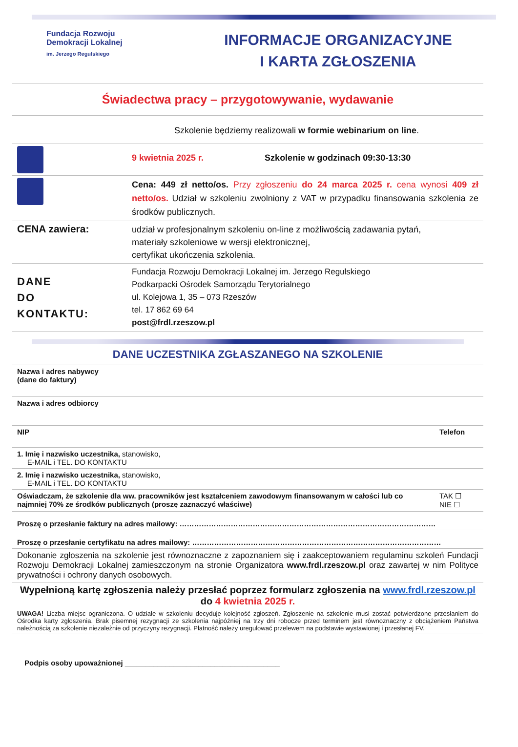Fundacja Rozwoju
Demokracji Lokalnej
im. Jerzego Regulskiego
INFORMACJE ORGANIZACYJNE
I KARTA ZGŁOSZENIA
Świadectwa pracy – przygotowywanie, wydawanie
| Szkolenie będziemy realizowali w formie webinarium on line . | |
| | 9 kwietnia 2025 r. Szkolenie w godzinach 09:30-13:30 |
| | Cena: 449 zł netto/os. Przy zgłoszeniu do 24 marca 2025 r. cena wynosi 409 zł netto/os. Udział w szkoleniu zwolniony z VAT w przypadku finansowania szkolenia ze środków publicznych. |
| CENA zawiera: | udział w profesjonalnym szkoleniu on-line z możliwością zadawania pytań, materiały szkoleniowe w wersji elektronicznej, certyfikat ukończenia szkolenia. |
| DANE DO KONTAKTU: | Fundacja Rozwoju Demokracji Lokalnej im. Jerzego Regulskiego Podkarpacki Ośrodek Samorządu Terytorialnego ul. Kolejowa 1, 35 – 073 Rzeszów tel. 17 862 69 64 post@frdl.rzeszow.pl |
DANE UCZESTNIKA ZGŁASZANEGO NA SZKOLENIE
| Nazwa i adres nabywcy (dane do faktury) | |
| Nazwa i adres odbiorcy | |
| NIP | Telefon |
| 1. Imię i nazwisko uczestnika, stanowisko, E-MAIL i TEL. DO KONTAKTU | |
| 2. Imię i nazwisko uczestnika, stanowisko, E-MAIL i TEL. DO KONTAKTU | |
| Oświadczam, że szkolenie dla ww. pracowników jest kształceniem zawodowym finansowanym w całości lub co najmniej 70% ze środków publicznych (proszę zaznaczyć właściwe) | TAK ☐ NIE ☐ |
| Proszę o przesłanie faktury na adres mailowy: …………………………………………………………………………………………… | |
| Proszę o przesłanie certyfikatu na adres mailowy: ………………………………………………………………………………………… | |
| Dokonanie zgłoszenia na szkolenie jest równoznaczne z zapoznaniem się i zaakceptowaniem regulaminu szkoleń Fundacji Rozwoju Demokracji Lokalnej zamieszczonym na stronie Organizatora www.frdl.rzeszow.pl oraz zawartej w nim Polityce prywatności i ochrony danych osobowych. | |
| Wypełnioną kartę zgłoszenia należy przesłać poprzez formularz zgłoszenia na www.frdl.rzeszow.pl do 4 kwietnia 2025 r. UWAGA! Liczba miejsc ograniczona. O udziale w szkoleniu decyduje kolejność zgłoszeń. Zgłoszenie na szkolenie musi zostać potwierdzone przesłaniem do Ośrodka karty zgłoszenia. Brak pisemnej rezygnacji ze szkolenia najpóźniej na trzy dni robocze przed terminem jest równoznaczny z obciążeniem Państwa należnością za szkolenie niezależnie od przyczyny rezygnacji. Płatność należy uregulować przelewem na podstawie wystawionej i przesłanej FV. | |
Podpis osoby upoważnionej ______________________________________